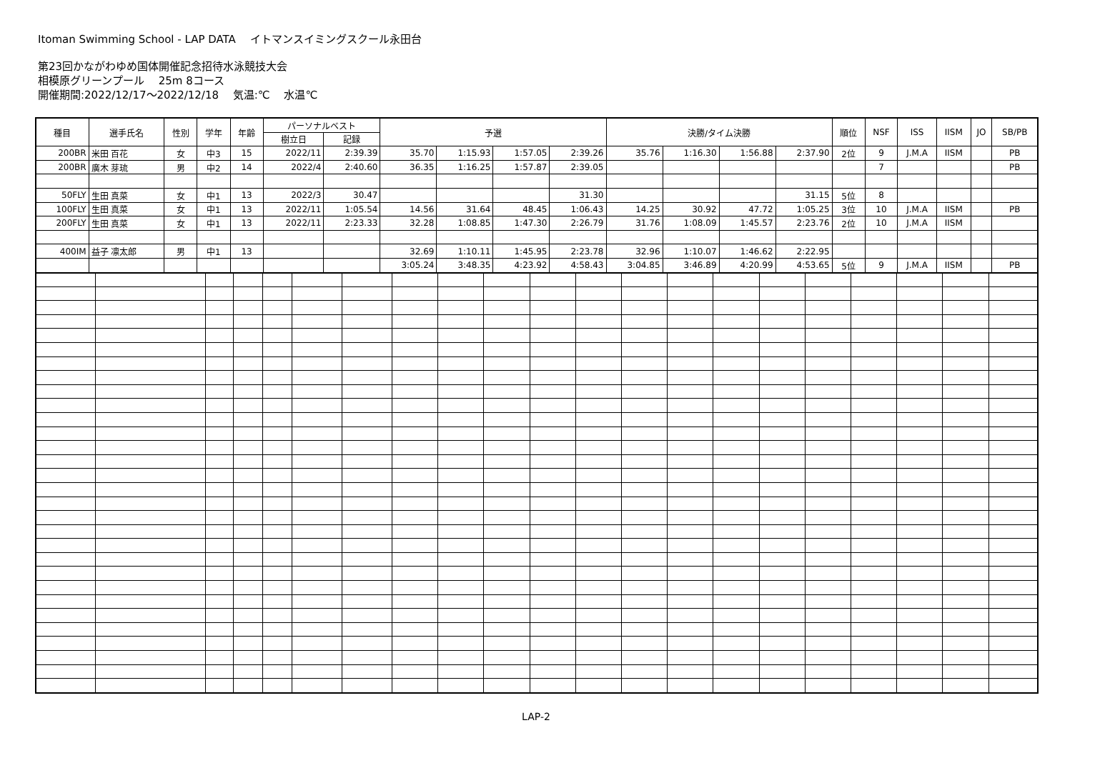Itoman Swimming School - LAP DATA　 イトマンスイミングスクール永田台
第23回かながわゆめ国体開催記念招待水泳競技大会
相模原グリーンプール　 25m 8コース
開催期間:2022/12/17～2022/12/18　 気温:℃　 水温℃
| 種目 | 選手氏名 | 性別 | 学年 | 年齢 | パーソナルベスト | | 予選 | | | | 決勝/タイム決勝 | | | | 順位 | NSF | ISS | IISM | JO | SB/PB |
| --- | --- | --- | --- | --- | --- | --- | --- | --- | --- | --- | --- | --- | --- | --- | --- | --- | --- | --- | --- | --- |
| | | | | | 樹立日 | 記録 | | | | | | | | | | | | | | |
| 200BR | 米田 百花 | 女 | 中3 | 15 | 2022/11 | 2:39.39 | 35.70 | 1:15.93 | 1:57.05 | 2:39.26 | 35.76 | 1:16.30 | 1:56.88 | 2:37.90 | 2位 | 9 | J.M.A | IISM | | PB |
| 200BR | 廣木 芽琉 | 男 | 中2 | 14 | 2022/4 | 2:40.60 | 36.35 | 1:16.25 | 1:57.87 | 2:39.05 | | | | | | 7 | | | | PB |
| 50FLY | 生田 真菜 | 女 | 中1 | 13 | 2022/3 | 30.47 | | | | 31.30 | | | | 31.15 | 5位 | 8 | | | | |
| 100FLY | 生田 真菜 | 女 | 中1 | 13 | 2022/11 | 1:05.54 | 14.56 | 31.64 | 48.45 | 1:06.43 | 14.25 | 30.92 | 47.72 | 1:05.25 | 3位 | 10 | J.M.A | IISM | | PB |
| 200FLY | 生田 真菜 | 女 | 中1 | 13 | 2022/11 | 2:23.33 | 32.28 | 1:08.85 | 1:47.30 | 2:26.79 | 31.76 | 1:08.09 | 1:45.57 | 2:23.76 | 2位 | 10 | J.M.A | IISM | | |
| 400IM | 益子 凛太郎 | 男 | 中1 | 13 | | | 32.69 | 1:10.11 | 1:45.95 | 2:23.78 | 32.96 | 1:10.07 | 1:46.62 | 2:22.95 | | | | | | |
| | | | | | | | 3:05.24 | 3:48.35 | 4:23.92 | 4:58.43 | 3:04.85 | 3:46.89 | 4:20.99 | 4:53.65 | 5位 | 9 | J.M.A | IISM | | PB |
LAP-2